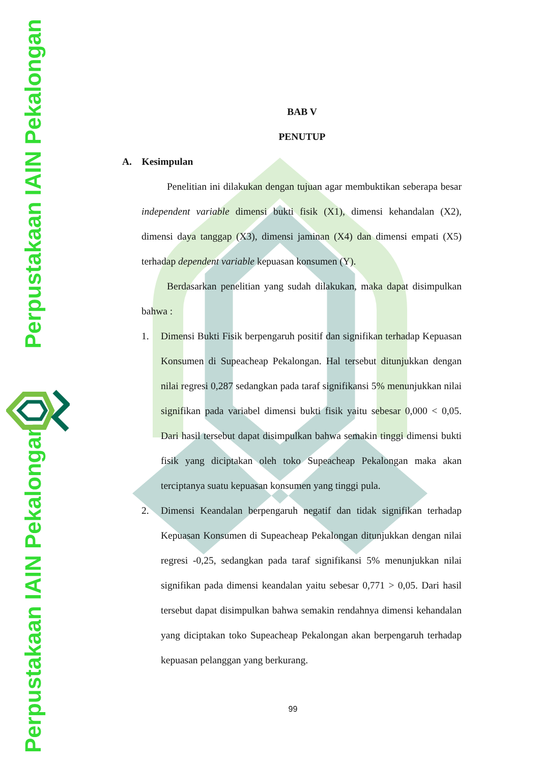Perpustakaan IAIN Pekalongan Perpustakaan IAIN Pekalongan
BAB V
PENUTUP
A. Kesimpulan
Penelitian ini dilakukan dengan tujuan agar membuktikan seberapa besar independent variable dimensi bukti fisik (X1), dimensi kehandalan (X2), dimensi daya tanggap (X3), dimensi jaminan (X4) dan dimensi empati (X5) terhadap dependent variable kepuasan konsumen (Y).
Berdasarkan penelitian yang sudah dilakukan, maka dapat disimpulkan bahwa :
1. Dimensi Bukti Fisik berpengaruh positif dan signifikan terhadap Kepuasan Konsumen di Supeacheap Pekalongan. Hal tersebut ditunjukkan dengan nilai regresi 0,287 sedangkan pada taraf signifikansi 5% menunjukkan nilai signifikan pada variabel dimensi bukti fisik yaitu sebesar 0,000 < 0,05. Dari hasil tersebut dapat disimpulkan bahwa semakin tinggi dimensi bukti fisik yang diciptakan oleh toko Supeacheap Pekalongan maka akan terciptanya suatu kepuasan konsumen yang tinggi pula.
2. Dimensi Keandalan berpengaruh negatif dan tidak signifikan terhadap Kepuasan Konsumen di Supeacheap Pekalongan ditunjukkan dengan nilai regresi -0,25, sedangkan pada taraf signifikansi 5% menunjukkan nilai signifikan pada dimensi keandalan yaitu sebesar 0,771 > 0,05. Dari hasil tersebut dapat disimpulkan bahwa semakin rendahnya dimensi kehandalan yang diciptakan toko Supeacheap Pekalongan akan berpengaruh terhadap kepuasan pelanggan yang berkurang.
99